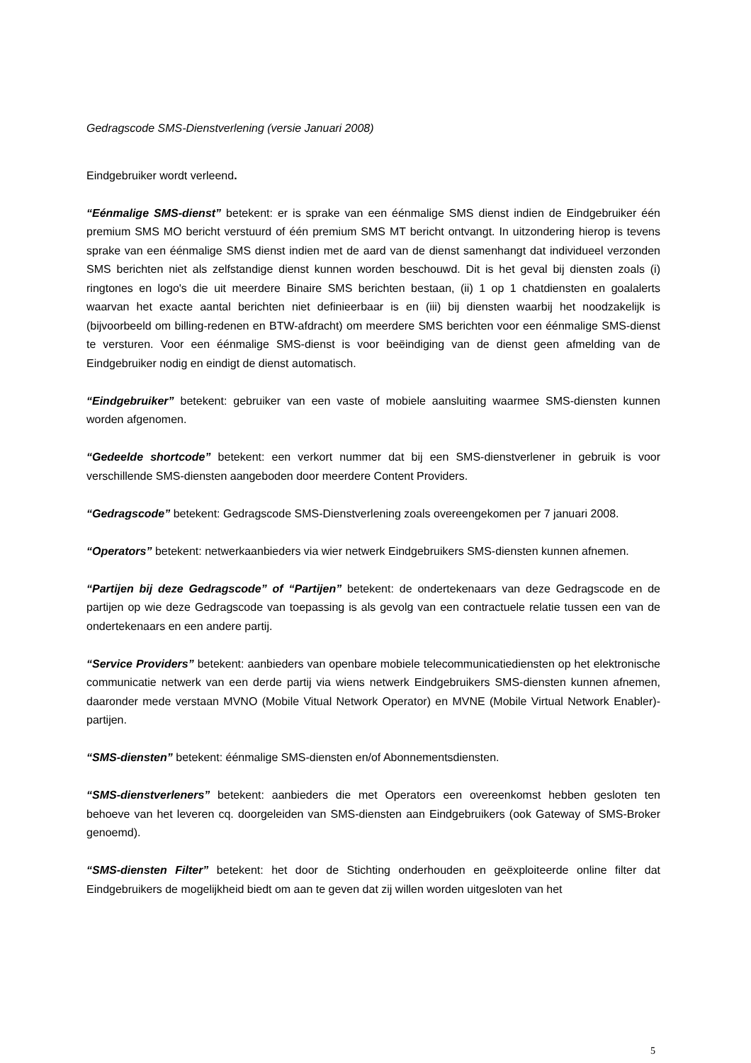Gedragscode SMS-Dienstverlening (versie Januari 2008)
Eindgebruiker wordt verleend.
“Eénmalige SMS-dienst” betekent: er is sprake van een éénmalige SMS dienst indien de Eindgebruiker één premium SMS MO bericht verstuurd of één premium SMS MT bericht ontvangt. In uitzondering hierop is tevens sprake van een éénmalige SMS dienst indien met de aard van de dienst samenhangt dat individueel verzonden SMS berichten niet als zelfstandige dienst kunnen worden beschouwd. Dit is het geval bij diensten zoals (i) ringtones en logo's die uit meerdere Binaire SMS berichten bestaan, (ii) 1 op 1 chatdiensten en goalalerts waarvan het exacte aantal berichten niet definieerbaar is en (iii) bij diensten waarbij het noodzakelijk is (bijvoorbeeld om billing-redenen en BTW-afdracht) om meerdere SMS berichten voor een éénmalige SMS-dienst te versturen. Voor een éénmalige SMS-dienst is voor beëindiging van de dienst geen afmelding van de Eindgebruiker nodig en eindigt de dienst automatisch.
“Eindgebruiker” betekent: gebruiker van een vaste of mobiele aansluiting waarmee SMS-diensten kunnen worden afgenomen.
“Gedeelde shortcode” betekent: een verkort nummer dat bij een SMS-dienstverlener in gebruik is voor verschillende SMS-diensten aangeboden door meerdere Content Providers.
“Gedragscode” betekent: Gedragscode SMS-Dienstverlening zoals overeengekomen per 7 januari 2008.
“Operators” betekent: netwerkaanbieders via wier netwerk Eindgebruikers SMS-diensten kunnen afnemen.
“Partijen bij deze Gedragscode” of “Partijen” betekent: de ondertekenaars van deze Gedragscode en de partijen op wie deze Gedragscode van toepassing is als gevolg van een contractuele relatie tussen een van de ondertekenaars en een andere partij.
“Service Providers” betekent: aanbieders van openbare mobiele telecommunicatiediensten op het elektronische communicatie netwerk van een derde partij via wiens netwerk Eindgebruikers SMS-diensten kunnen afnemen, daaronder mede verstaan MVNO (Mobile Vitual Network Operator) en MVNE (Mobile Virtual Network Enabler)-partijen.
“SMS-diensten” betekent: éénmalige SMS-diensten en/of Abonnementsdiensten.
“SMS-dienstverleners” betekent: aanbieders die met Operators een overeenkomst hebben gesloten ten behoeve van het leveren cq. doorgeleiden van SMS-diensten aan Eindgebruikers (ook Gateway of SMS-Broker genoemd).
“SMS-diensten Filter” betekent: het door de Stichting onderhouden en geëxploiteerde online filter dat Eindgebruikers de mogelijkheid biedt om aan te geven dat zij willen worden uitgesloten van het
5